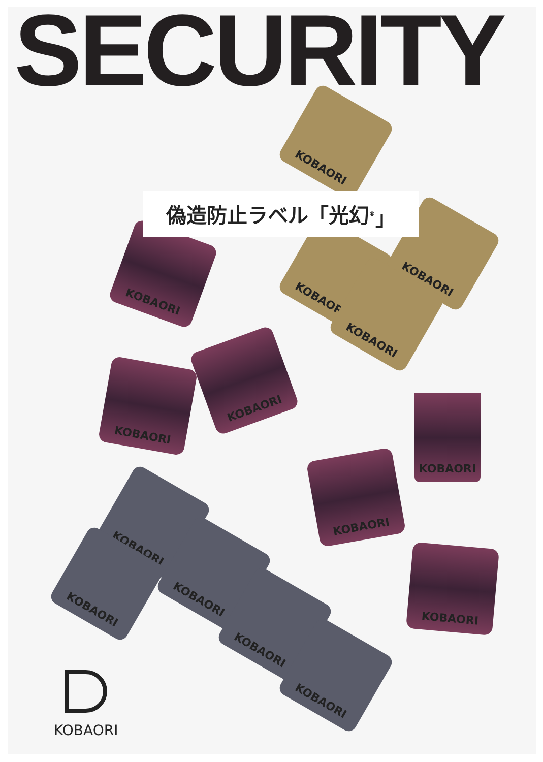SECURITY
KOBAORI
KOBAORI
KOBAORI
KOBAORI
KOBAORI
KOBAORI
KOBAORI
KOBAORI
KOBAORI
KOBAORI
KOBAORI
KOBAORI
KOBAORI
KOBAORI
KOBAORI
偽造防止ラベル「光幻<sup>®</sup>」
KOBAORI